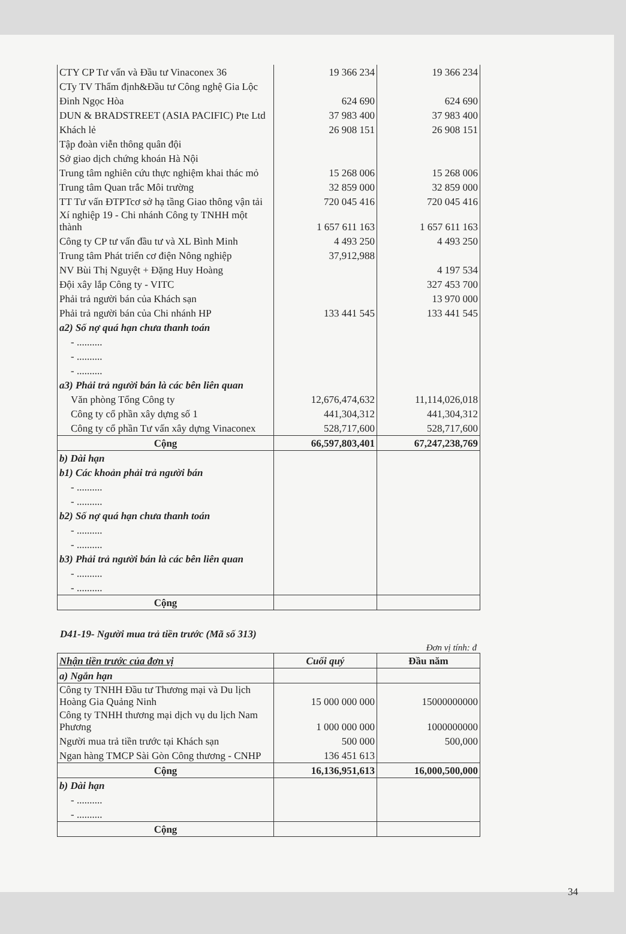| CTY CP Tư vấn và Đầu tư Vinaconex 36 | 19 366 234 | 19 366 234 |
| CTy TV Thẩm định&Đầu tư Công nghệ Gia Lộc | | |
| Đinh Ngọc Hòa | 624 690 | 624 690 |
| DUN & BRADSTREET (ASIA PACIFIC) Pte Ltd | 37 983 400 | 37 983 400 |
| Khách lẻ | 26 908 151 | 26 908 151 |
| Tập đoàn viễn thông quân đội | | |
| Sở giao dịch chứng khoán Hà Nội | | |
| Trung tâm nghiên cứu thực nghiệm khai thác mỏ | 15 268 006 | 15 268 006 |
| Trung tâm Quan trắc Môi trường | 32 859 000 | 32 859 000 |
| TT Tư vấn ĐTPTcơ sở hạ tầng Giao thông vận tải | 720 045 416 | 720 045 416 |
| Xí nghiệp 19 - Chi nhánh Công ty TNHH một thành | 1 657 611 163 | 1 657 611 163 |
| Công ty CP tư vấn đầu tư và XL Bình Minh | 4 493 250 | 4 493 250 |
| Trung tâm Phát triển cơ điện Nông nghiệp | 37,912,988 | |
| NV Bùi Thị Nguyệt + Đặng Huy Hoàng | | 4 197 534 |
| Đội xây lắp Công ty - VITC | | 327 453 700 |
| Phải trả người bán của Khách sạn | | 13 970 000 |
| Phải trả người bán của Chi nhánh HP | 133 441 545 | 133 441 545 |
| a2) Số nợ quá hạn chưa thanh toán | | |
| - .......... | | |
| - .......... | | |
| - .......... | | |
| a3) Phải trả người bán là các bên liên quan | | |
| Văn phòng Tổng Công ty | 12,676,474,632 | 11,114,026,018 |
| Công ty cổ phần xây dựng số 1 | 441,304,312 | 441,304,312 |
| Công ty cổ phần Tư vấn xây dựng Vinaconex | 528,717,600 | 528,717,600 |
| Cộng | 66,597,803,401 | 67,247,238,769 |
| b) Dài hạn | | |
| b1) Các khoản phải trả người bán | | |
| - .......... | | |
| - .......... | | |
| b2) Số nợ quá hạn chưa thanh toán | | |
| - .......... | | |
| - .......... | | |
| b3) Phải trả người bán là các bên liên quan | | |
| - .......... | | |
| - .......... | | |
| Cộng | | |
D41-19- Người mua trả tiền trước (Mã số 313)
Đơn vị tính: đ
| Nhận tiền trước của đơn vị | Cuối quý | Đầu năm |
| --- | --- | --- |
| a) Ngắn hạn | | |
| Công ty TNHH Đầu tư Thương mại và Du lịch Hoàng Gia Quảng Ninh | 15 000 000 000 | 15000000000 |
| Công ty TNHH thương mại dịch vụ du lịch Nam Phương | 1 000 000 000 | 1000000000 |
| Người mua trả tiền trước tại Khách sạn | 500 000 | 500,000 |
| Ngan hàng TMCP Sài Gòn Công thương - CNHP | 136 451 613 | |
| Cộng | 16,136,951,613 | 16,000,500,000 |
| b) Dài hạn | | |
| - .......... | | |
| - .......... | | |
| Cộng | | |
34